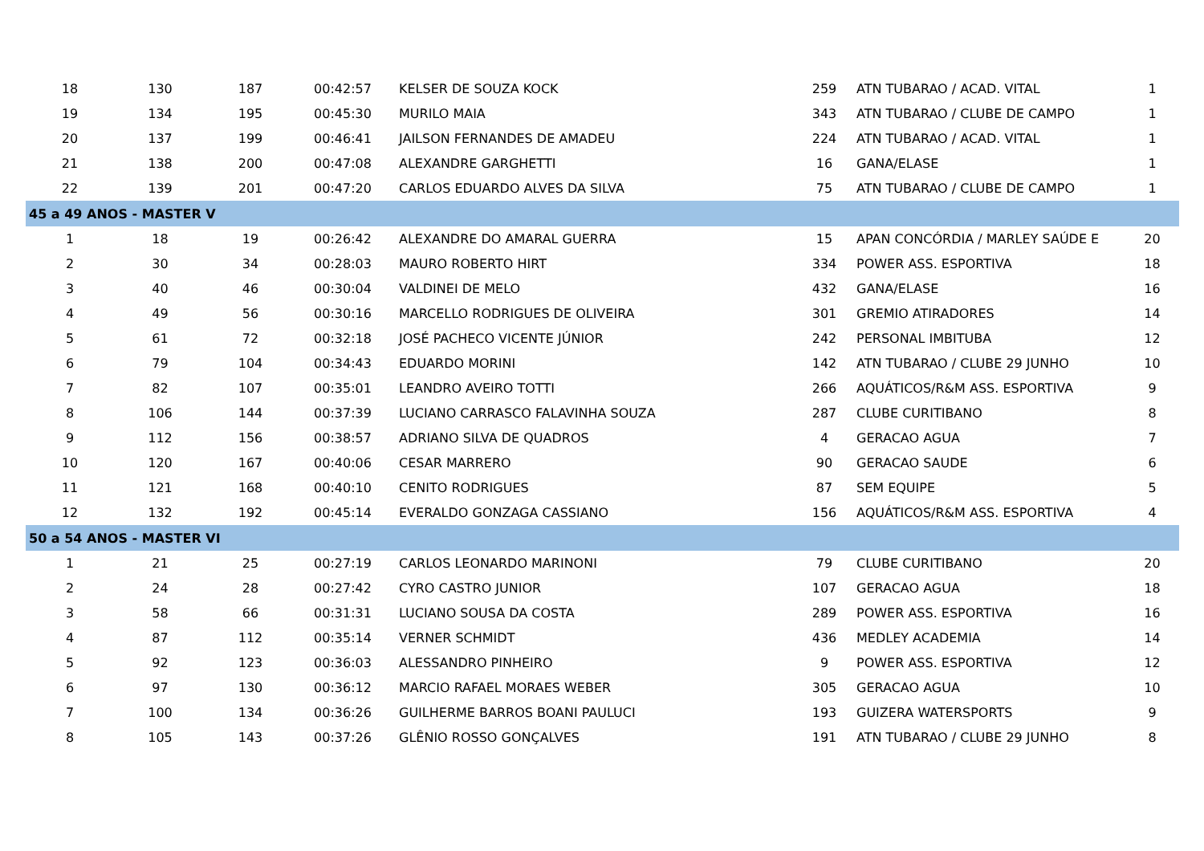| 18 | 130 | 187 | 00:42:57 | KELSER DE SOUZA KOCK | 259 | ATN TUBARAO / ACAD. VITAL | 1 |
| 19 | 134 | 195 | 00:45:30 | MURILO MAIA | 343 | ATN TUBARAO / CLUBE DE CAMPO | 1 |
| 20 | 137 | 199 | 00:46:41 | JAILSON FERNANDES DE AMADEU | 224 | ATN TUBARAO / ACAD. VITAL | 1 |
| 21 | 138 | 200 | 00:47:08 | ALEXANDRE GARGHETTI | 16 | GANA/ELASE | 1 |
| 22 | 139 | 201 | 00:47:20 | CARLOS EDUARDO ALVES DA SILVA | 75 | ATN TUBARAO / CLUBE DE CAMPO | 1 |
| 45 a 49 ANOS - MASTER V | | | | | | | |
| 1 | 18 | 19 | 00:26:42 | ALEXANDRE DO AMARAL GUERRA | 15 | APAN CONCÓRDIA / MARLEY SAÚDE E | 20 |
| 2 | 30 | 34 | 00:28:03 | MAURO ROBERTO HIRT | 334 | POWER ASS. ESPORTIVA | 18 |
| 3 | 40 | 46 | 00:30:04 | VALDINEI DE MELO | 432 | GANA/ELASE | 16 |
| 4 | 49 | 56 | 00:30:16 | MARCELLO RODRIGUES DE OLIVEIRA | 301 | GREMIO ATIRADORES | 14 |
| 5 | 61 | 72 | 00:32:18 | JOSÉ PACHECO VICENTE JÚNIOR | 242 | PERSONAL IMBITUBA | 12 |
| 6 | 79 | 104 | 00:34:43 | EDUARDO MORINI | 142 | ATN TUBARAO / CLUBE 29 JUNHO | 10 |
| 7 | 82 | 107 | 00:35:01 | LEANDRO AVEIRO TOTTI | 266 | AQUÁTICOS/R&M ASS. ESPORTIVA | 9 |
| 8 | 106 | 144 | 00:37:39 | LUCIANO CARRASCO FALAVINHA SOUZA | 287 | CLUBE CURITIBANO | 8 |
| 9 | 112 | 156 | 00:38:57 | ADRIANO SILVA DE QUADROS | 4 | GERACAO AGUA | 7 |
| 10 | 120 | 167 | 00:40:06 | CESAR MARRERO | 90 | GERACAO SAUDE | 6 |
| 11 | 121 | 168 | 00:40:10 | CENITO RODRIGUES | 87 | SEM EQUIPE | 5 |
| 12 | 132 | 192 | 00:45:14 | EVERALDO GONZAGA CASSIANO | 156 | AQUÁTICOS/R&M ASS. ESPORTIVA | 4 |
| 50 a 54 ANOS - MASTER VI | | | | | | | |
| 1 | 21 | 25 | 00:27:19 | CARLOS LEONARDO MARINONI | 79 | CLUBE CURITIBANO | 20 |
| 2 | 24 | 28 | 00:27:42 | CYRO CASTRO JUNIOR | 107 | GERACAO AGUA | 18 |
| 3 | 58 | 66 | 00:31:31 | LUCIANO SOUSA DA COSTA | 289 | POWER ASS. ESPORTIVA | 16 |
| 4 | 87 | 112 | 00:35:14 | VERNER SCHMIDT | 436 | MEDLEY ACADEMIA | 14 |
| 5 | 92 | 123 | 00:36:03 | ALESSANDRO PINHEIRO | 9 | POWER ASS. ESPORTIVA | 12 |
| 6 | 97 | 130 | 00:36:12 | MARCIO RAFAEL MORAES WEBER | 305 | GERACAO AGUA | 10 |
| 7 | 100 | 134 | 00:36:26 | GUILHERME BARROS BOANI PAULUCI | 193 | GUIZERA WATERSPORTS | 9 |
| 8 | 105 | 143 | 00:37:26 | GLÊNIO ROSSO GONÇALVES | 191 | ATN TUBARAO / CLUBE 29 JUNHO | 8 |